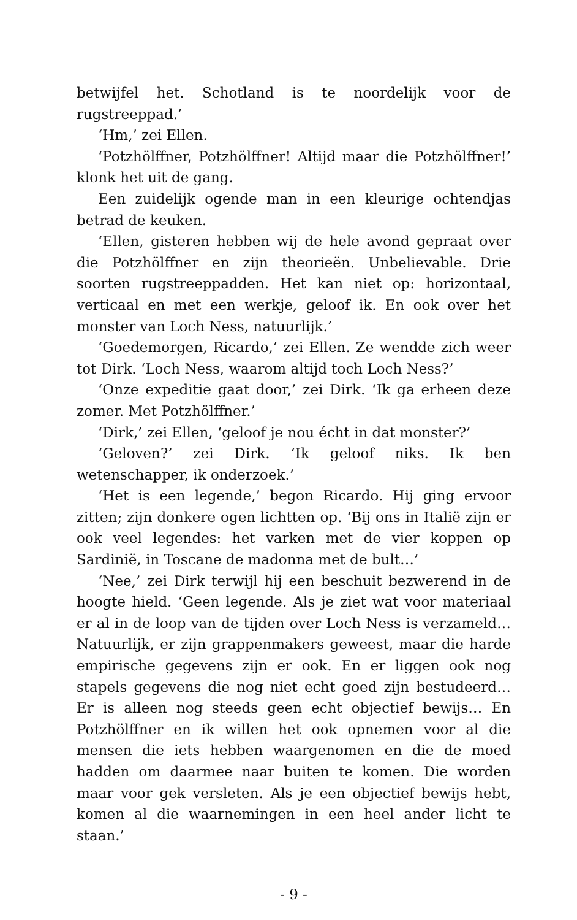betwijfel het. Schotland is te noordelijk voor de rugstreeppad.’
‘Hm,’ zei Ellen.
‘Potzhölffner, Potzhölffner! Altijd maar die Potzhölffner!’ klonk het uit de gang.
Een zuidelijk ogende man in een kleurige ochtendjas betrad de keuken.
‘Ellen, gisteren hebben wij de hele avond gepraat over die Potzhölffner en zijn theorieën. Unbelievable. Drie soorten rugstreeppadden. Het kan niet op: horizontaal, verticaal en met een werkje, geloof ik. En ook over het monster van Loch Ness, natuurlijk.’
‘Goedemorgen, Ricardo,’ zei Ellen. Ze wendde zich weer tot Dirk. ‘Loch Ness, waarom altijd toch Loch Ness?’
‘Onze expeditie gaat door,’ zei Dirk. ‘Ik ga erheen deze zomer. Met Potzhölffner.’
‘Dirk,’ zei Ellen, ‘geloof je nou écht in dat monster?’
‘Geloven?’ zei Dirk. ‘Ik geloof niks. Ik ben wetenschapper, ik onderzoek.’
‘Het is een legende,’ begon Ricardo. Hij ging ervoor zitten; zijn donkere ogen lichtten op. ‘Bij ons in Italië zijn er ook veel legendes: het varken met de vier koppen op Sardinië, in Toscane de madonna met de bult…’
‘Nee,’ zei Dirk terwijl hij een beschuit bezwerend in de hoogte hield. ‘Geen legende. Als je ziet wat voor materiaal er al in de loop van de tijden over Loch Ness is verzameld… Natuurlijk, er zijn grappenmakers geweest, maar die harde empirische gegevens zijn er ook. En er liggen ook nog stapels gegevens die nog niet echt goed zijn bestudeerd… Er is alleen nog steeds geen echt objectief bewijs… En Potzhölffner en ik willen het ook opnemen voor al die mensen die iets hebben waargenomen en die de moed hadden om daarmee naar buiten te komen. Die worden maar voor gek versleten. Als je een objectief bewijs hebt, komen al die waarnemingen in een heel ander licht te staan.’
- 9 -